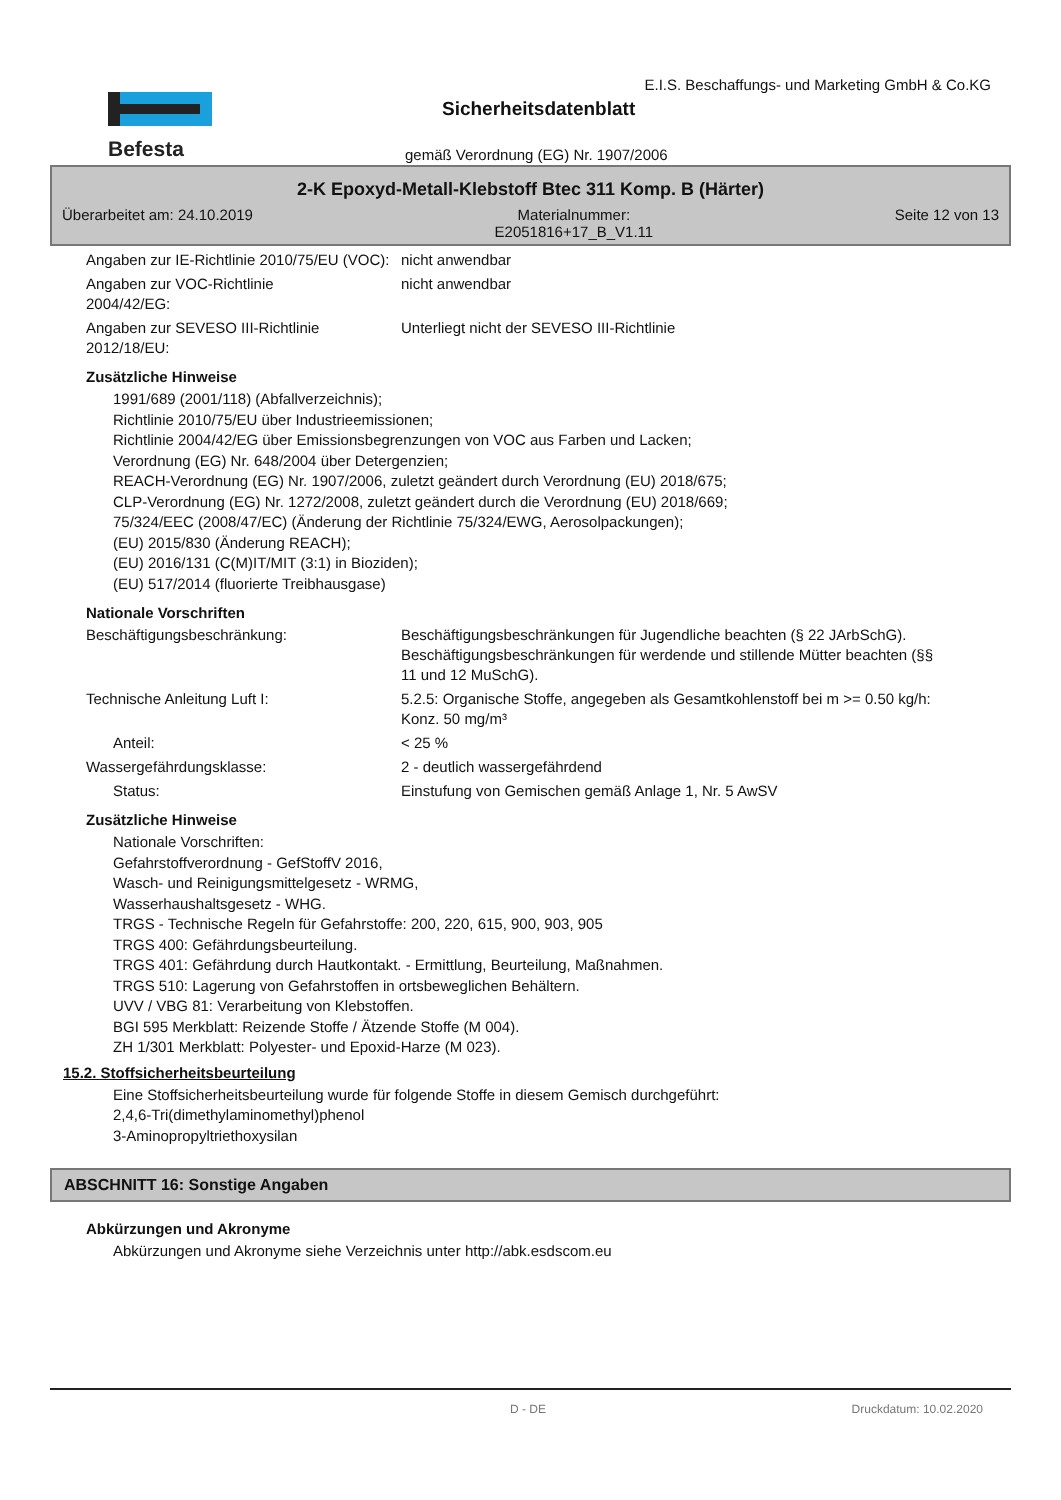Befesta
E.I.S. Beschaffungs- und Marketing GmbH & Co.KG
Sicherheitsdatenblatt
gemäß Verordnung (EG) Nr. 1907/2006
2-K Epoxyd-Metall-Klebstoff Btec 311 Komp. B (Härter)
Überarbeitet am: 24.10.2019 Materialnummer:
E2051816+17_B_V1.11 Seite 12 von 13
Angaben zur IE-Richtlinie 2010/75/EU (VOC):
nicht anwendbar
Angaben zur VOC-Richtlinie
2004/42/EG:
nicht anwendbar
Angaben zur SEVESO III-Richtlinie
2012/18/EU:
Unterliegt nicht der SEVESO III-Richtlinie
Zusätzliche Hinweise
1991/689 (2001/118) (Abfallverzeichnis);
Richtlinie 2010/75/EU über Industrieemissionen;
Richtlinie 2004/42/EG über Emissionsbegrenzungen von VOC aus Farben und Lacken;
Verordnung (EG) Nr. 648/2004 über Detergenzien;
REACH-Verordnung (EG) Nr. 1907/2006, zuletzt geändert durch Verordnung (EU) 2018/675;
CLP-Verordnung (EG) Nr. 1272/2008, zuletzt geändert durch die Verordnung (EU) 2018/669;
75/324/EEC (2008/47/EC) (Änderung der Richtlinie 75/324/EWG, Aerosolpackungen);
(EU) 2015/830 (Änderung REACH);
(EU) 2016/131 (C(M)IT/MIT (3:1) in Bioziden);
(EU) 517/2014 (fluorierte Treibhausgase)
Nationale Vorschriften
Beschäftigungsbeschränkung: Beschäftigungsbeschränkungen für Jugendliche beachten (§ 22 JArbSchG). Beschäftigungsbeschränkungen für werdende und stillende Mütter beachten (§§ 11 und 12 MuSchG).
Technische Anleitung Luft I: 5.2.5: Organische Stoffe, angegeben als Gesamtkohlenstoff bei m >= 0.50 kg/h: Konz. 50 mg/m³
Anteil: < 25 %
Wassergefährdungsklasse: 2 - deutlich wassergefährdend
Status: Einstufung von Gemischen gemäß Anlage 1, Nr. 5 AwSV
Zusätzliche Hinweise
Nationale Vorschriften:
Gefahrstoffverordnung - GefStoffV 2016,
Wasch- und Reinigungsmittelgesetz - WRMG,
Wasserhaushaltsgesetz - WHG.
TRGS - Technische Regeln für Gefahrstoffe: 200, 220, 615, 900, 903, 905
TRGS 400: Gefährdungsbeurteilung.
TRGS 401: Gefährdung durch Hautkontakt. - Ermittlung, Beurteilung, Maßnahmen.
TRGS 510: Lagerung von Gefahrstoffen in ortsbeweglichen Behältern.
UVV / VBG 81: Verarbeitung von Klebstoffen.
BGI 595 Merkblatt: Reizende Stoffe / Ätzende Stoffe (M 004).
ZH 1/301 Merkblatt: Polyester- und Epoxid-Harze (M 023).
15.2. Stoffsicherheitsbeurteilung
Eine Stoffsicherheitsbeurteilung wurde für folgende Stoffe in diesem Gemisch durchgeführt:
2,4,6-Tri(dimethylaminomethyl)phenol
3-Aminopropyltriethoxysilan
ABSCHNITT 16: Sonstige Angaben
Abkürzungen und Akronyme
Abkürzungen und Akronyme siehe Verzeichnis unter http://abk.esdscom.eu
D - DE Druckdatum: 10.02.2020